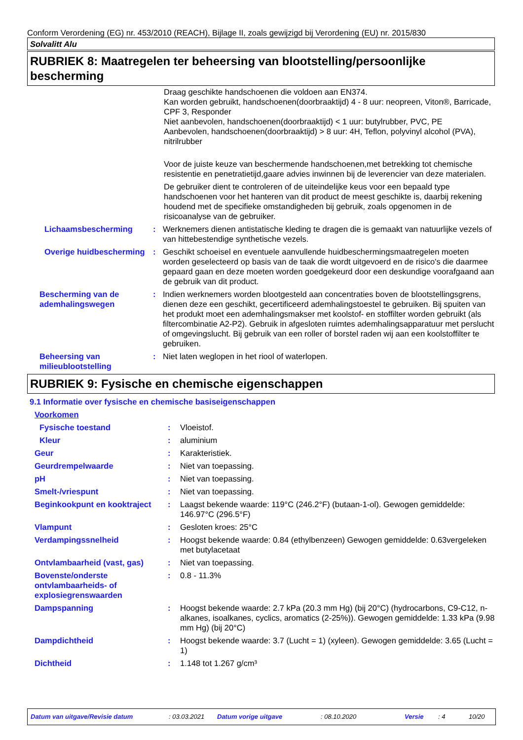Conform Verordening (EG) nr. 453/2010 (REACH), Bijlage II, zoals gewijzigd bij Verordening (EU) nr. 2015/830
Solvalitt Alu
RUBRIEK 8: Maatregelen ter beheersing van blootstelling/persoonlijke bescherming
Draag geschikte handschoenen die voldoen aan EN374.
Kan worden gebruikt, handschoenen(doorbraaktijd) 4 - 8 uur: neopreen, Viton®, Barricade, CPF 3, Responder
Niet aanbevolen, handschoenen(doorbraaktijd) < 1 uur: butylrubber, PVC, PE
Aanbevolen, handschoenen(doorbraaktijd) > 8 uur: 4H, Teflon, polyvinyl alcohol (PVA), nitrilrubber
Voor de juiste keuze van beschermende handschoenen,met betrekking tot chemische resistentie en penetratietijd,gaare advies inwinnen bij de leverencier van deze materialen.
De gebruiker dient te controleren of de uiteindelijke keus voor een bepaald type handschoenen voor het hanteren van dit product de meest geschikte is, daarbij rekening houdend met de specifieke omstandigheden bij gebruik, zoals opgenomen in de risicoanalyse van de gebruiker.
Lichaamsbescherming : Werknemers dienen antistatische kleding te dragen die is gemaakt van natuurlijke vezels of van hittebestendige synthetische vezels.
Overige huidbescherming
: Geschikt schoeisel en eventuele aanvullende huidbeschermingsmaatregelen moeten worden geselecteerd op basis van de taak die wordt uitgevoerd en de risico's die daarmee gepaard gaan en deze moeten worden goedgekeurd door een deskundige voorafgaand aan de gebruik van dit product.
Bescherming van de ademhalingswegen
: Indien werknemers worden blootgesteld aan concentraties boven de blootstellingsgrens, dienen deze een geschikt, gecertificeerd ademhalingstoestel te gebruiken. Bij spuiten van het produkt moet een ademhalingsmakser met koolstof- en stoffilter worden gebruikt (als filtercombinatie A2-P2). Gebruik in afgesloten ruimtes ademhalingsapparatuur met perslucht of omgevingslucht. Bij gebruik van een roller of borstel raden wij aan een koolstoffilter te gebruiken.
Beheersing van milieublootstelling
: Niet laten weglopen in het riool of waterlopen.
RUBRIEK 9: Fysische en chemische eigenschappen
9.1 Informatie over fysische en chemische basiseigenschappen
Voorkomen
Fysische toestand : Vloeistof.
Kleur : aluminium
Geur : Karakteristiek.
Geurdrempelwaarde : Niet van toepassing.
pH : Niet van toepassing.
Smelt-/vriespunt : Niet van toepassing.
Beginkookpunt en kooktraject
: Laagst bekende waarde: 119°C (246.2°F) (butaan-1-ol). Gewogen gemiddelde: 146.97°C (296.5°F)
Vlampunt : Gesloten kroes: 25°C
Verdampingssnelheid : Hoogst bekende waarde: 0.84 (ethylbenzeen) Gewogen gemiddelde: 0.63vergeleken met butylacetaat
Ontvlambaarheid (vast, gas) : Niet van toepassing.
Bovenste/onderste ontvlambaarheids- of explosiegrenswaarden
: 0.8 - 11.3%
Dampspanning : Hoogst bekende waarde: 2.7 kPa (20.3 mm Hg) (bij 20°C) (hydrocarbons, C9-C12, n-alkanes, isoalkanes, cyclics, aromatics (2-25%)). Gewogen gemiddelde: 1.33 kPa (9.98 mm Hg) (bij 20°C)
Dampdichtheid : Hoogst bekende waarde: 3.7 (Lucht = 1) (xyleen). Gewogen gemiddelde: 3.65 (Lucht = 1)
Dichtheid : 1.148 tot 1.267 g/cm³
Datum van uitgave/Revisie datum: 03.03.2021 Datum vorige uitgave: 08.10.2020 Versie: 4 10/20